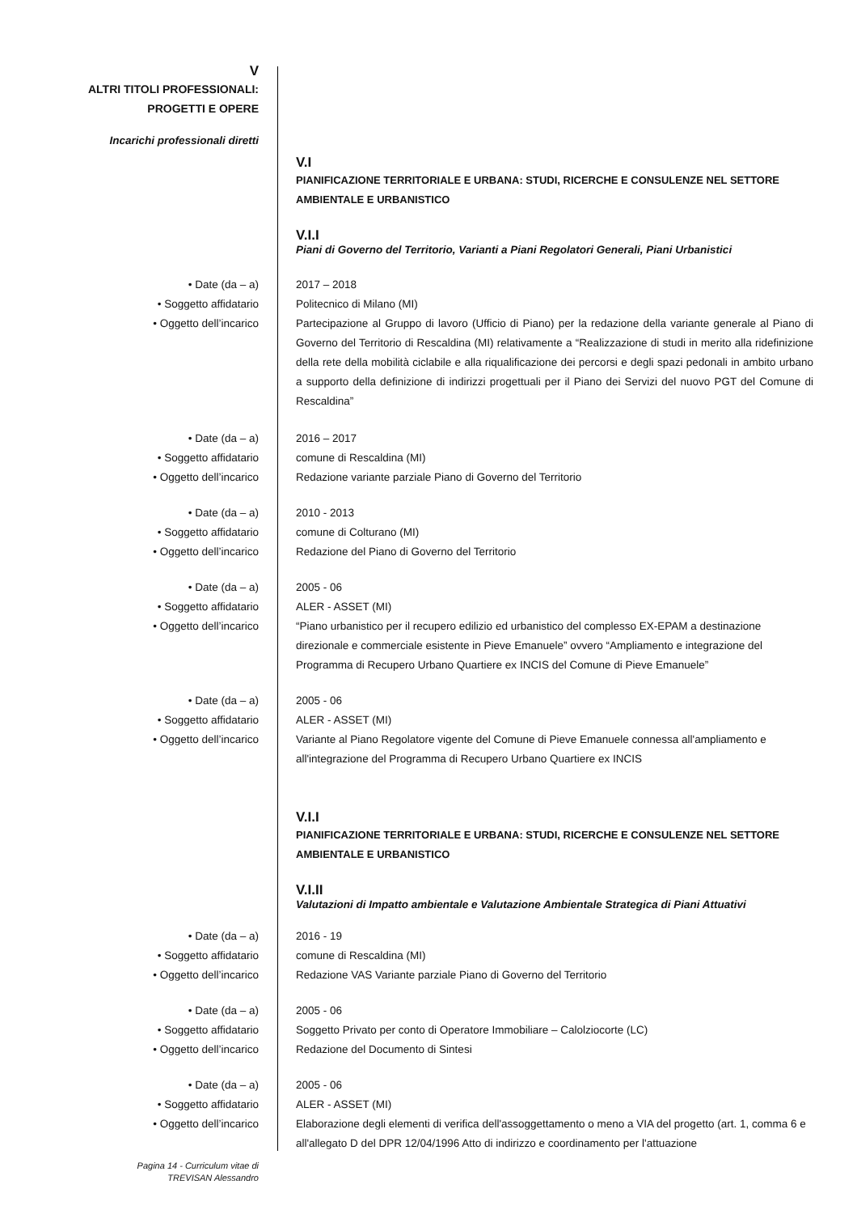V
ALTRI TITOLI PROFESSIONALI:
PROGETTI E OPERE
Incarichi professionali diretti
V.I
PIANIFICAZIONE TERRITORIALE E URBANA: STUDI, RICERCHE E CONSULENZE NEL SETTORE AMBIENTALE E URBANISTICO
V.I.I
Piani di Governo del Territorio, Varianti a Piani Regolatori Generali, Piani Urbanistici
• Date (da – a)
• Soggetto affidatario
• Oggetto dell’incarico
2017 – 2018
Politecnico di Milano (MI)
Partecipazione al Gruppo di lavoro (Ufficio di Piano) per la redazione della variante generale al Piano di Governo del Territorio di Rescaldina (MI) relativamente a “Realizzazione di studi in merito alla ridefinizione della rete della mobilità ciclabile e alla riqualificazione dei percorsi e degli spazi pedonali in ambito urbano a supporto della definizione di indirizzi progettuali per il Piano dei Servizi del nuovo PGT del Comune di Rescaldina”
• Date (da – a)
• Soggetto affidatario
• Oggetto dell’incarico
2016 – 2017
comune di Rescaldina (MI)
Redazione variante parziale Piano di Governo del Territorio
• Date (da – a)
• Soggetto affidatario
• Oggetto dell’incarico
2010 - 2013
comune di Colturano (MI)
Redazione del Piano di Governo del Territorio
• Date (da – a)
• Soggetto affidatario
• Oggetto dell’incarico
2005 - 06
ALER - ASSET (MI)
“Piano urbanistico per il recupero edilizio ed urbanistico del complesso EX-EPAM a destinazione direzionale e commerciale esistente in Pieve Emanuele” ovvero “Ampliamento e integrazione del Programma di Recupero Urbano Quartiere ex INCIS del Comune di Pieve Emanuele”
• Date (da – a)
• Soggetto affidatario
• Oggetto dell’incarico
2005 - 06
ALER - ASSET (MI)
Variante al Piano Regolatore vigente del Comune di Pieve Emanuele connessa all'ampliamento e all'integrazione del Programma di Recupero Urbano Quartiere ex INCIS
V.I.I
PIANIFICAZIONE TERRITORIALE E URBANA: STUDI, RICERCHE E CONSULENZE NEL SETTORE AMBIENTALE E URBANISTICO
V.I.II
Valutazioni di Impatto ambientale e Valutazione Ambientale Strategica di Piani Attuativi
• Date (da – a)
• Soggetto affidatario
• Oggetto dell’incarico
2016 - 19
comune di Rescaldina (MI)
Redazione VAS Variante parziale Piano di Governo del Territorio
• Date (da – a)
• Soggetto affidatario
• Oggetto dell’incarico
2005 - 06
Soggetto Privato per conto di Operatore Immobiliare – Calolziocorte (LC)
Redazione del Documento di Sintesi
• Date (da – a)
• Soggetto affidatario
• Oggetto dell’incarico
2005 - 06
ALER - ASSET (MI)
Elaborazione degli elementi di verifica dell'assoggettamento o meno a VIA del progetto (art. 1, comma 6 e all'allegato D del DPR 12/04/1996 Atto di indirizzo e coordinamento per l'attuazione
Pagina 14 - Curriculum vitae di
TREVISAN Alessandro